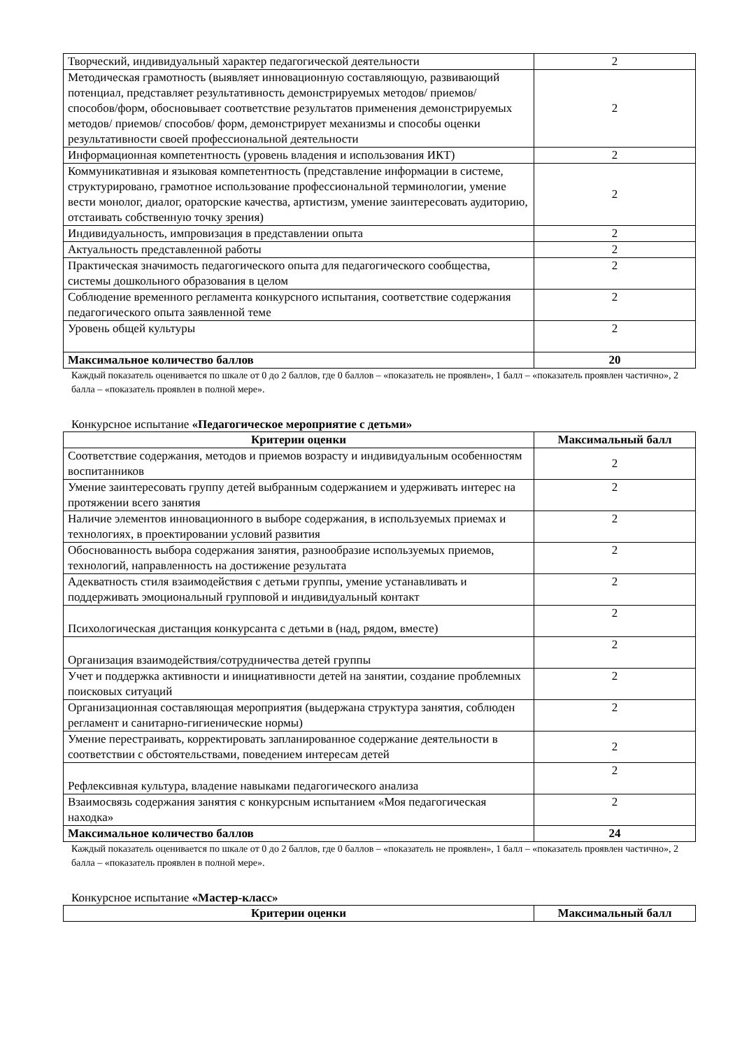| Творческий, индивидуальный характер педагогической деятельности | 2 |
| Методическая грамотность (выявляет инновационную составляющую, развивающий потенциал, представляет результативность демонстрируемых методов/ приемов/ способов/форм, обосновывает соответствие результатов применения демонстрируемых методов/ приемов/ способов/ форм, демонстрирует механизмы и способы оценки результативности своей профессиональной деятельности | 2 |
| Информационная компетентность (уровень владения и использования ИКТ) | 2 |
| Коммуникативная и языковая компетентность (представление информации в системе, структурировано, грамотное использование профессиональной терминологии, умение вести монолог, диалог, ораторские качества, артистизм, умение заинтересовать аудиторию, отстаивать собственную точку зрения) | 2 |
| Индивидуальность, импровизация в представлении опыта | 2 |
| Актуальность представленной работы | 2 |
| Практическая значимость педагогического опыта для педагогического сообщества, системы дошкольного образования в целом | 2 |
| Соблюдение временного регламента конкурсного испытания, соответствие содержания педагогического опыта заявленной теме | 2 |
| Уровень общей культуры | 2 |
| Максимальное количество баллов | 20 |
Каждый показатель оценивается по шкале от 0 до 2 баллов, где 0 баллов – «показатель не проявлен», 1 балл – «показатель проявлен частично», 2 балла – «показатель проявлен в полной мере».
Конкурсное испытание «Педагогическое мероприятие с детьми»
| Критерии оценки | Максимальный балл |
| --- | --- |
| Соответствие содержания, методов и приемов возрасту и индивидуальным особенностям воспитанников | 2 |
| Умение заинтересовать группу детей выбранным содержанием и удерживать интерес на протяжении всего занятия | 2 |
| Наличие элементов инновационного в выборе содержания, в используемых приемах и технологиях, в проектировании условий развития | 2 |
| Обоснованность выбора содержания занятия, разнообразие используемых приемов, технологий, направленность на достижение результата | 2 |
| Адекватность стиля взаимодействия с детьми группы, умение устанавливать и поддерживать эмоциональный групповой и индивидуальный контакт | 2 |
| Психологическая дистанция конкурсанта с детьми в (над, рядом, вместе) | 2 |
| Организация взаимодействия/сотрудничества детей группы | 2 |
| Учет и поддержка активности и инициативности детей на занятии, создание проблемных поисковых ситуаций | 2 |
| Организационная составляющая мероприятия (выдержана структура занятия, соблюден регламент и санитарно-гигиенические нормы) | 2 |
| Умение перестраивать, корректировать запланированное содержание деятельности в соответствии с обстоятельствами, поведением интересам детей | 2 |
| Рефлексивная культура, владение навыками педагогического анализа | 2 |
| Взаимосвязь содержания занятия с конкурсным испытанием «Моя педагогическая находка» | 2 |
| Максимальное количество баллов | 24 |
Каждый показатель оценивается по шкале от 0 до 2 баллов, где 0 баллов – «показатель не проявлен», 1 балл – «показатель проявлен частично», 2 балла – «показатель проявлен в полной мере».
Конкурсное испытание «Мастер-класс»
| Критерии оценки | Максимальный балл |
| --- | --- |